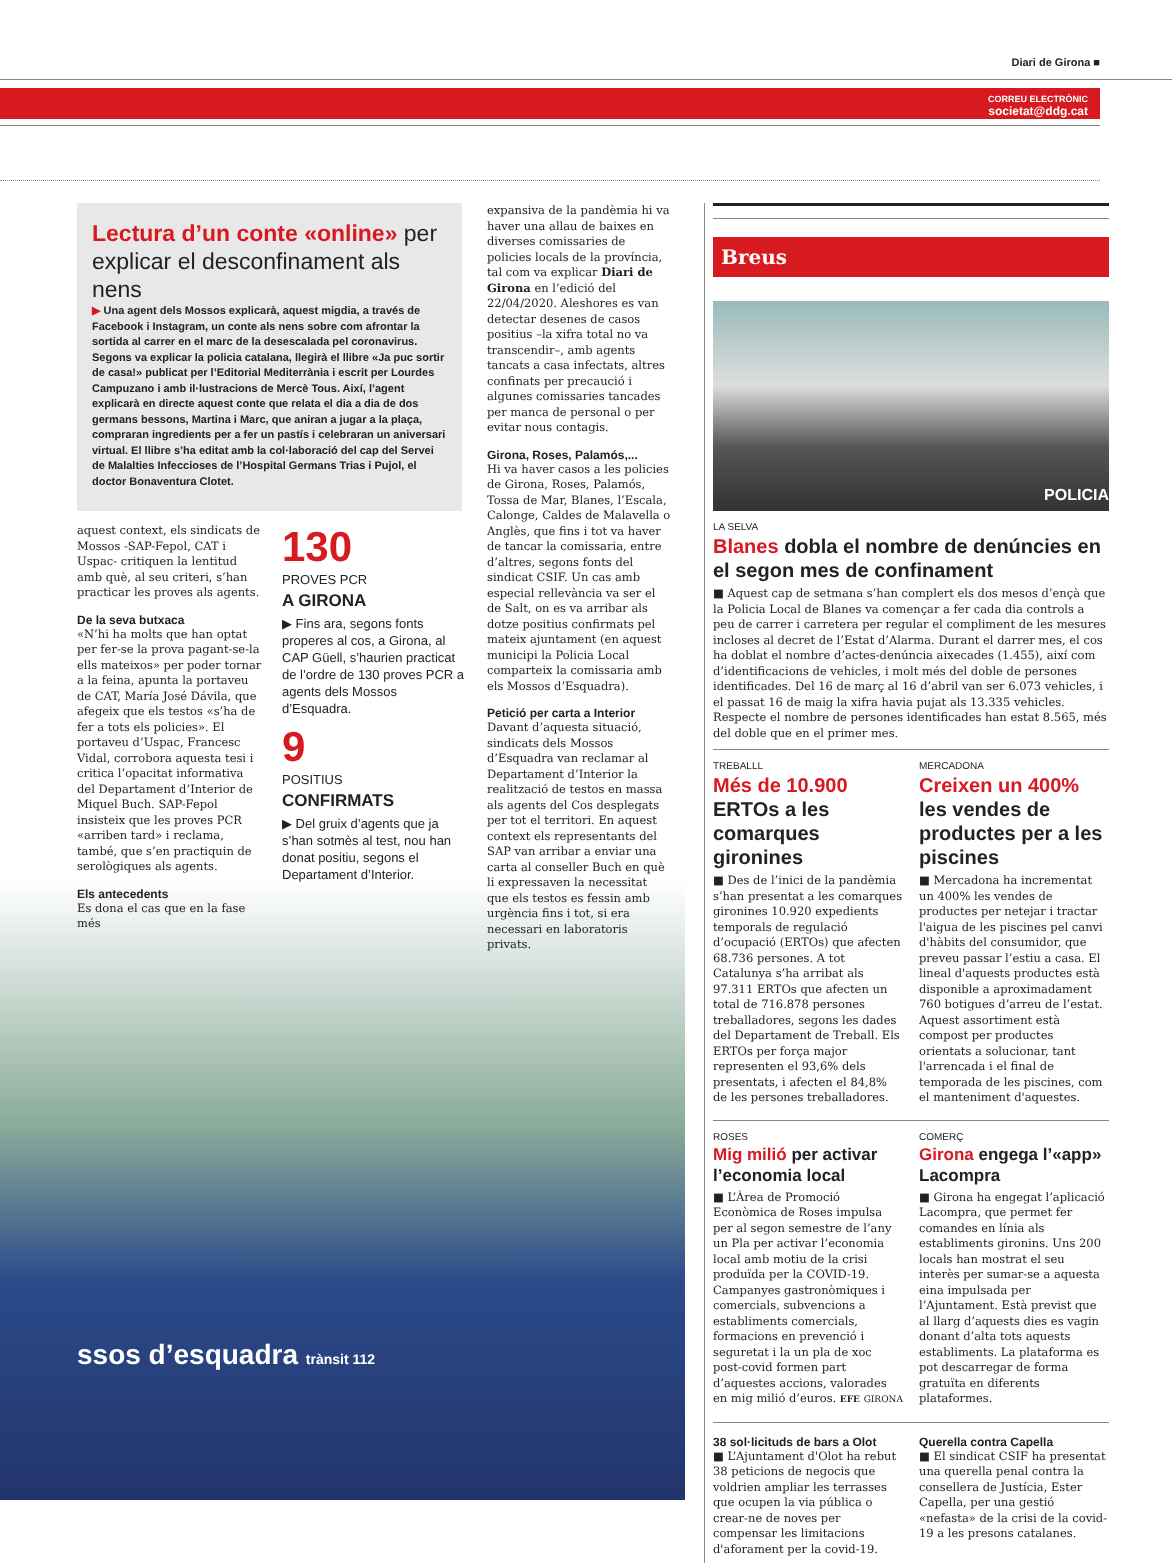Diari de Girona ■
CORREU ELECTRÒNIC
societat@ddg.cat
Lectura d’un conte «online» per explicar el desconfinament als nens
▶ Una agent dels Mossos explicarà, aquest migdia, a través de Facebook i Instagram, un conte als nens sobre com afrontar la sortida al carrer en el marc de la desescalada pel coronavirus. Segons va explicar la policia catalana, llegirà el llibre «Ja puc sortir de casa!» publicat per l’Editorial Mediterrània i escrit per Lourdes Campuzano i amb il·lustracions de Mercè Tous. Així, l’agent explicarà en directe aquest conte que relata el dia a dia de dos germans bessons, Martina i Marc, que aniran a jugar a la plaça, compraran ingredients per a fer un pastís i celebraran un aniversari virtual. El llibre s’ha editat amb la col·laboració del cap del Servei de Malalties Infeccioses de l’Hospital Germans Trias i Pujol, el doctor Bonaventura Clotet.
aquest context, els sindicats de Mossos -SAP-Fepol, CAT i Uspac- critiquen la lentitud amb què, al seu criteri, s’han practicar les proves als agents.
De la seva butxaca
«N’hi ha molts que han optat per fer-se la prova pagant-se-la ells mateixos» per poder tornar a la feina, apunta la portaveu de CAT, María José Dávila, que afegeix que els testos «s’ha de fer a tots els policies». El portaveu d’Uspac, Francesc Vidal, corrobora aquesta tesi i critica l’opacitat informativa del Departament d’Interior de Miquel Buch. SAP-Fepol insisteix que les proves PCR «arriben tard» i reclama, també, que s’en practiquin de serològiques als agents.
Els antecedents
Es dona el cas que en la fase més
130
PROVES PCR
A GIRONA
▶ Fins ara, segons fonts properes al cos, a Girona, al CAP Güell, s’haurien practicat de l’ordre de 130 proves PCR a agents dels Mossos d’Esquadra.
9
POSITIUS
CONFIRMATS
▶ Del gruix d’agents que ja s’han sotmès al test, nou han donat positiu, segons el Departament d’Interior.
expansiva de la pandèmia hi va haver una allau de baixes en diverses comissaries de policies locals de la província, tal com va explicar Diari de Girona en l’edició del 22/04/2020. Aleshores es van detectar desenes de casos positius –la xifra total no va transcendir–, amb agents tancats a casa infectats, altres confinats per precaució i algunes comissaries tancades per manca de personal o per evitar nous contagis.
Girona, Roses, Palamós,...
Hi va haver casos a les policies de Girona, Roses, Palamós, Tossa de Mar, Blanes, l’Escala, Calonge, Caldes de Malavella o Anglès, que fins i tot va haver de tancar la comissaria, entre d’altres, segons fonts del sindicat CSIF. Un cas amb especial rellevància va ser el de Salt, on es va arribar als dotze positius confirmats pel mateix ajuntament (en aquest municipi la Policia Local comparteix la comissaria amb els Mossos d’Esquadra).
Petició per carta a Interior
Davant d’aquesta situació, sindicats dels Mossos d’Esquadra van reclamar al Departament d’Interior la realització de testos en massa als agents del Cos desplegats per tot el territori. En aquest context els representants del SAP van arribar a enviar una carta al conseller Buch en què li expressaven la necessitat que els testos es fessin amb urgència fins i tot, si era necessari en laboratoris privats.
ssos d’esquadra trànsit 112
Breus
POLICIA
LA SELVA
Blanes dobla el nombre de denúncies en el segon mes de confinament
■ Aquest cap de setmana s’han complert els dos mesos d’ençà que la Policia Local de Blanes va començar a fer cada dia controls a peu de carrer i carretera per regular el compliment de les mesures incloses al decret de l’Estat d’Alarma. Durant el darrer mes, el cos ha doblat el nombre d’actes-denúncia aixecades (1.455), així com d’identificacions de vehicles, i molt més del doble de persones identificades. Del 16 de març al 16 d’abril van ser 6.073 vehicles, i el passat 16 de maig la xifra havia pujat als 13.335 vehicles. Respecte el nombre de persones identificades han estat 8.565, més del doble que en el primer mes.
TREBALLL
Més de 10.900 ERTOs a les comarques gironines
■ Des de l’inici de la pandèmia s’han presentat a les comarques gironines 10.920 expedients temporals de regulació d’ocupació (ERTOs) que afecten 68.736 persones. A tot Catalunya s’ha arribat als 97.311 ERTOs que afecten un total de 716.878 persones treballadores, segons les dades del Departament de Treball. Els ERTOs per força major representen el 93,6% dels presentats, i afecten el 84,8% de les persones treballadores.
MERCADONA
Creixen un 400% les vendes de productes per a les piscines
■ Mercadona ha incrementat un 400% les vendes de productes per netejar i tractar l'aigua de les piscines pel canvi d'hàbits del consumidor, que preveu passar l’estiu a casa. El lineal d'aquests productes està disponible a aproximadament 760 botigues d’arreu de l’estat. Aquest assortiment està compost per productes orientats a solucionar, tant l'arrencada i el final de temporada de les piscines, com el manteniment d'aquestes.
ROSES
Mig milió per activar l’economia local
■ L’Àrea de Promoció Econòmica de Roses impulsa per al segon semestre de l’any un Pla per activar l’economia local amb motiu de la crisi produïda per la COVID-19. Campanyes gastronòmiques i comercials, subvencions a establiments comercials, formacions en prevenció i seguretat i la un pla de xoc post-covid formen part d’aquestes accions, valorades en mig milió d’euros. EFE GIRONA
COMERÇ
Girona engega l’«app» Lacompra
■ Girona ha engegat l’aplicació Lacompra, que permet fer comandes en línia als establiments gironins. Uns 200 locals han mostrat el seu interès per sumar-se a aquesta eina impulsada per l’Ajuntament. Està previst que al llarg d’aquests dies es vagin donant d’alta tots aquests establiments. La plataforma es pot descarregar de forma gratuïta en diferents plataformes.
38 sol·licituds de bars a Olot
■ L’Ajuntament d'Olot ha rebut 38 peticions de negocis que voldrien ampliar les terrasses que ocupen la via pública o crear-ne de noves per compensar les limitacions d'aforament per la covid-19.
Querella contra Capella
■ El sindicat CSIF ha presentat una querella penal contra la consellera de Justícia, Ester Capella, per una gestió «nefasta» de la crisi de la covid-19 a les presons catalanes.